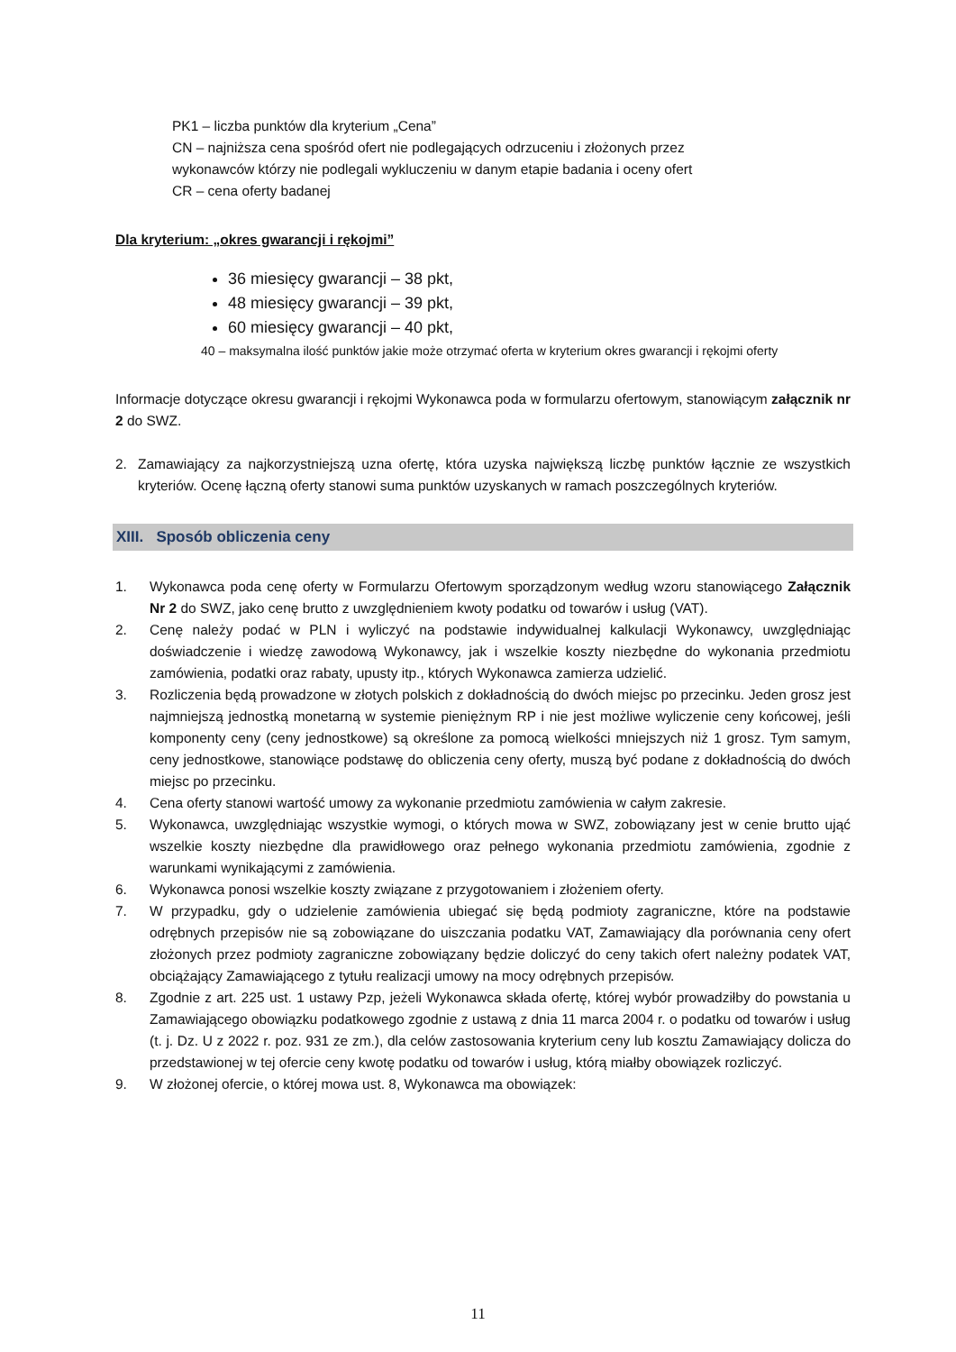PK1 – liczba punktów dla kryterium „Cena”
CN – najniższa cena spośród ofert nie podlegających odrzuceniu i złożonych przez
wykonawców którzy nie podlegali wykluczeniu w danym etapie badania i oceny ofert
CR – cena oferty badanej
Dla kryterium: „okres gwarancji i rękojmi”
36 miesięcy gwarancji – 38 pkt,
48 miesięcy gwarancji – 39 pkt,
60 miesięcy gwarancji – 40 pkt,
40 – maksymalna ilość punktów jakie może otrzymać oferta w kryterium okres gwarancji i rękojmi oferty
Informacje dotyczące okresu gwarancji i rękojmi Wykonawca poda w formularzu ofertowym, stanowiącym załącznik nr 2 do SWZ.
2. Zamawiający za najkorzystniejszą uzna ofertę, która uzyska największą liczbę punktów łącznie ze wszystkich kryteriów. Ocenę łączną oferty stanowi suma punktów uzyskanych w ramach poszczególnych kryteriów.
XIII. Sposób obliczenia ceny
1. Wykonawca poda cenę oferty w Formularzu Ofertowym sporządzonym według wzoru stanowiącego Załącznik Nr 2 do SWZ, jako cenę brutto z uwzględnieniem kwoty podatku od towarów i usług (VAT).
2. Cenę należy podać w PLN i wyliczyć na podstawie indywidualnej kalkulacji Wykonawcy, uwzględniając doświadczenie i wiedzę zawodową Wykonawcy, jak i wszelkie koszty niezbędne do wykonania przedmiotu zamówienia, podatki oraz rabaty, upusty itp., których Wykonawca zamierza udzielić.
3. Rozliczenia będą prowadzone w złotych polskich z dokładnością do dwóch miejsc po przecinku. Jeden grosz jest najmniejszą jednostką monetarną w systemie pieniężnym RP i nie jest możliwe wyliczenie ceny końcowej, jeśli komponenty ceny (ceny jednostkowe) są określone za pomocą wielkości mniejszych niż 1 grosz. Tym samym, ceny jednostkowe, stanowiące podstawę do obliczenia ceny oferty, muszą być podane z dokładnością do dwóch miejsc po przecinku.
4. Cena oferty stanowi wartość umowy za wykonanie przedmiotu zamówienia w całym zakresie.
5. Wykonawca, uwzględniając wszystkie wymogi, o których mowa w SWZ, zobowiązany jest w cenie brutto ująć wszelkie koszty niezbędne dla prawidłowego oraz pełnego wykonania przedmiotu zamówienia, zgodnie z warunkami wynikającymi z zamówienia.
6. Wykonawca ponosi wszelkie koszty związane z przygotowaniem i złożeniem oferty.
7. W przypadku, gdy o udzielenie zamówienia ubiegać się będą podmioty zagraniczne, które na podstawie odrębnych przepisów nie są zobowiązane do uiszczania podatku VAT, Zamawiający dla porównania ceny ofert złożonych przez podmioty zagraniczne zobowiązany będzie doliczyć do ceny takich ofert należny podatek VAT, obciążający Zamawiającego z tytułu realizacji umowy na mocy odrębnych przepisów.
8. Zgodnie z art. 225 ust. 1 ustawy Pzp, jeżeli Wykonawca składa ofertę, której wybór prowadziłby do powstania u Zamawiającego obowiązku podatkowego zgodnie z ustawą z dnia 11 marca 2004 r. o podatku od towarów i usług (t. j. Dz. U z 2022 r. poz. 931 ze zm.), dla celów zastosowania kryterium ceny lub kosztu Zamawiający dolicza do przedstawionej w tej ofercie ceny kwotę podatku od towarów i usług, którą miałby obowiązek rozliczyć.
9. W złożonej ofercie, o której mowa ust. 8, Wykonawca ma obowiązek:
11